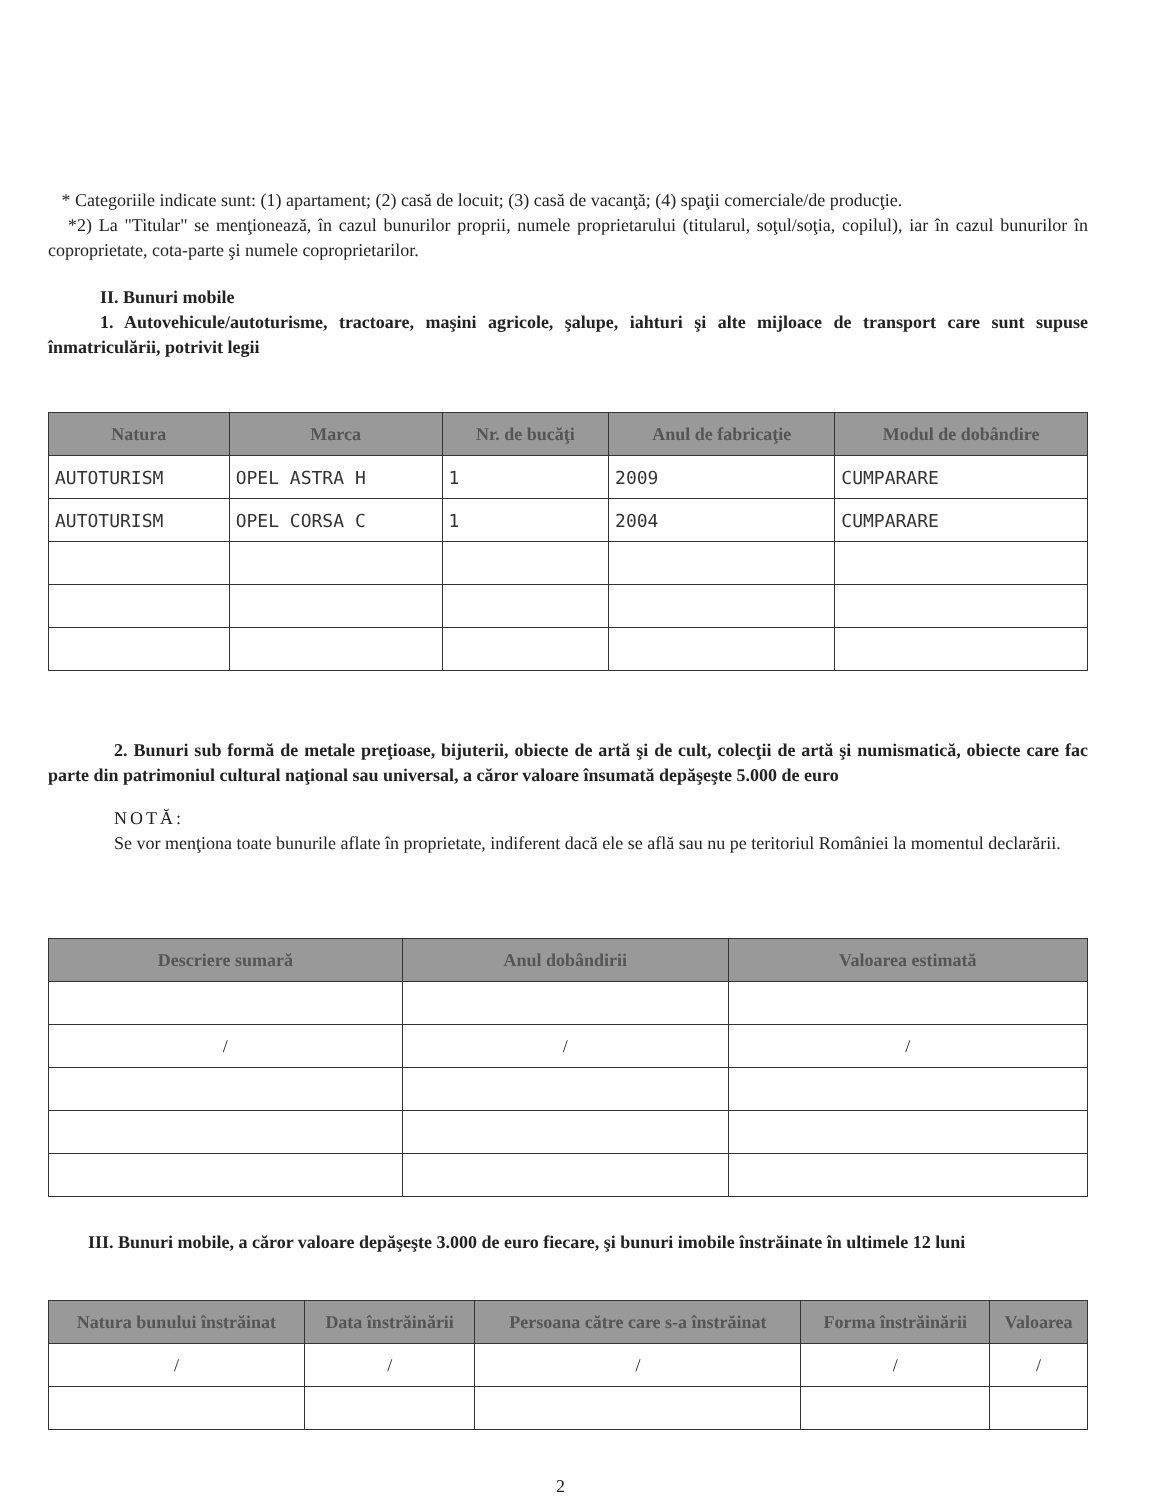* Categoriile indicate sunt: (1) apartament; (2) casă de locuit; (3) casă de vacanţă; (4) spaţii comerciale/de producţie.
*2) La "Titular" se menţionează, în cazul bunurilor proprii, numele proprietarului (titularul, soţul/soţia, copilul), iar în cazul bunurilor în coproprietate, cota-parte şi numele coproprietarilor.
II. Bunuri mobile
1. Autovehicule/autoturisme, tractoare, maşini agricole, şalupe, iahturi şi alte mijloace de transport care sunt supuse înmatriculării, potrivit legii
| Natura | Marca | Nr. de bucăţi | Anul de fabricaţie | Modul de dobândire |
| --- | --- | --- | --- | --- |
| AUTOTURISM | OPEL ASTRA H | 1 | 2009 | CUMPARARE |
| AUTOTURISM | OPEL CORSA C | 1 | 2004 | CUMPARARE |
2. Bunuri sub formă de metale preţioase, bijuterii, obiecte de artă şi de cult, colecţii de artă şi numismatică, obiecte care fac parte din patrimoniul cultural naţional sau universal, a căror valoare însumată depăşeşte 5.000 de euro
NOTĂ:
Se vor menţiona toate bunurile aflate în proprietate, indiferent dacă ele se află sau nu pe teritoriul României la momentul declarării.
| Descriere sumară | Anul dobândirii | Valoarea estimată |
| --- | --- | --- |
| / | / | / |
III. Bunuri mobile, a căror valoare depăşeşte 3.000 de euro fiecare, şi bunuri imobile înstrăinate în ultimele 12 luni
| Natura bunului înstrăinat | Data înstrăinării | Persoana către care s-a înstrăinat | Forma înstrăinării | Valoarea |
| --- | --- | --- | --- | --- |
| / | / | / | / | / |
2